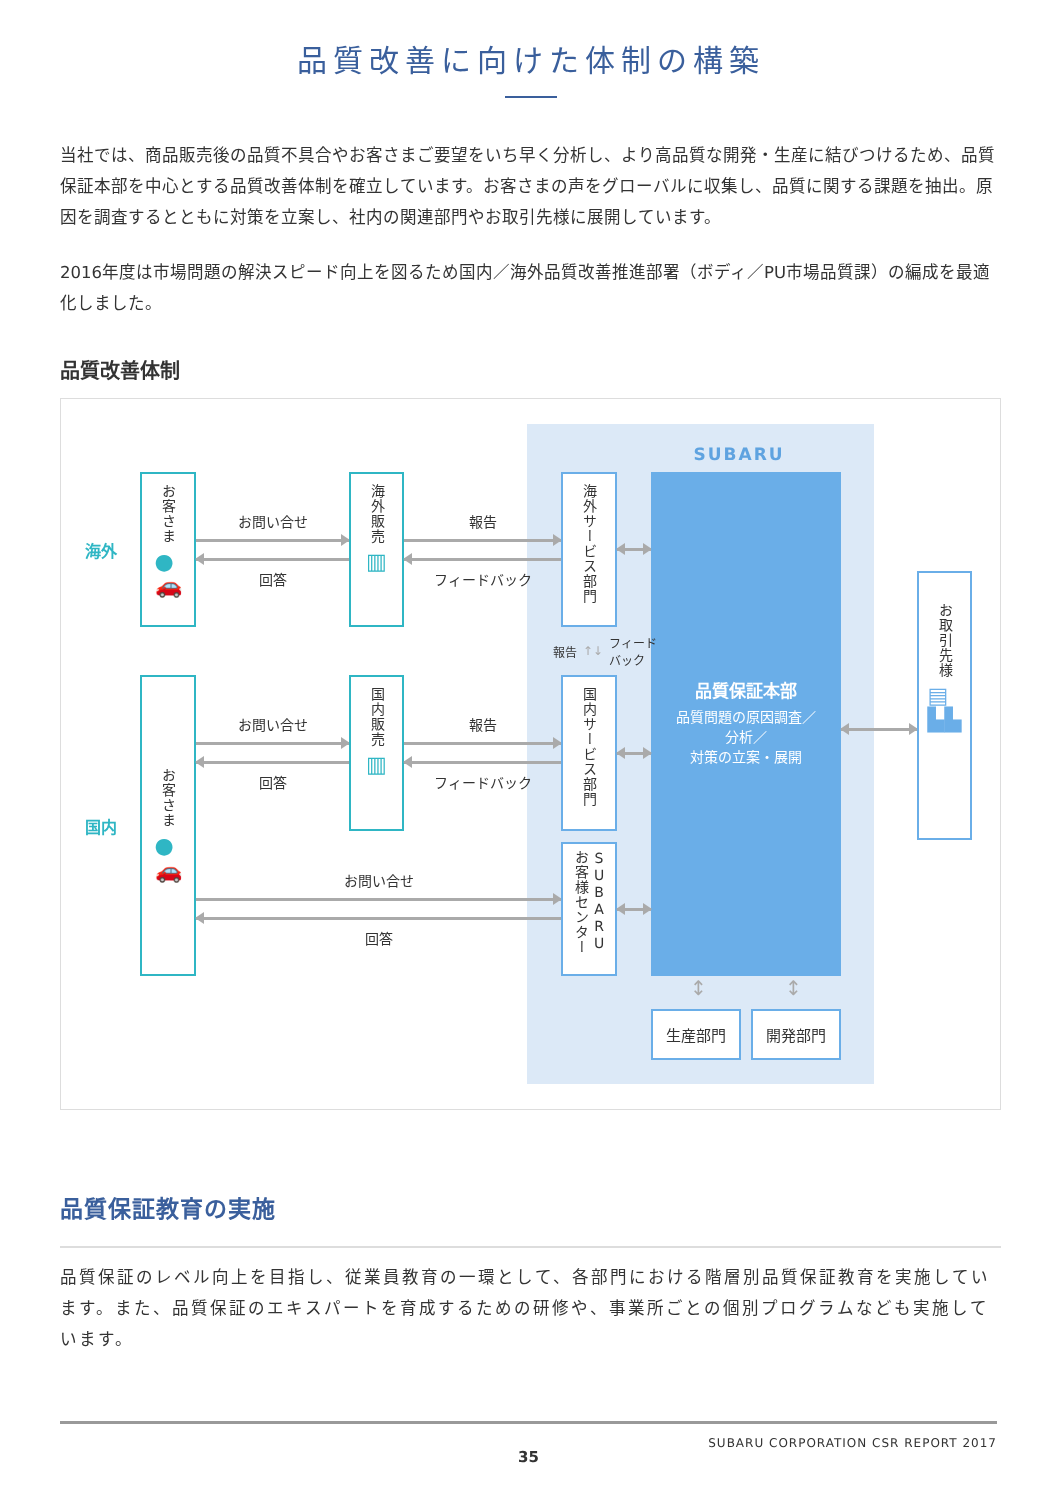品質改善に向けた体制の構築
当社では、商品販売後の品質不具合やお客さまご要望をいち早く分析し、より高品質な開発・生産に結びつけるため、品質保証本部を中心とする品質改善体制を確立しています。お客さまの声をグローバルに収集し、品質に関する課題を抽出。原因を調査するとともに対策を立案し、社内の関連部門やお取引先様に展開しています。
2016年度は市場問題の解決スピード向上を図るため国内／海外品質改善推進部署（ボディ／PU市場品質課）の編成を最適化しました。
品質改善体制
SUBARU
海外
お客さま
●
🚗
お問い合せ
回答
海外販売
▥
報告
フィードバック
海外サービス部門
品質保証本部
品質問題の原因調査／
分析／
対策の立案・展開
お取引先様
▤
▙▙
報告 ↑↓ フィード
バック
国内
お客さま
●
🚗
お問い合せ
回答
国内販売
▥
報告
フィードバック
国内サービス部門
お問い合せ
回答
SUBARU お客様センター
↕ ↕
生産部門 開発部門
品質保証教育の実施
品質保証のレベル向上を目指し、従業員教育の一環として、各部門における階層別品質保証教育を実施しています。また、品質保証のエキスパートを育成するための研修や、事業所ごとの個別プログラムなども実施しています。
SUBARU CORPORATION CSR REPORT 2017
35